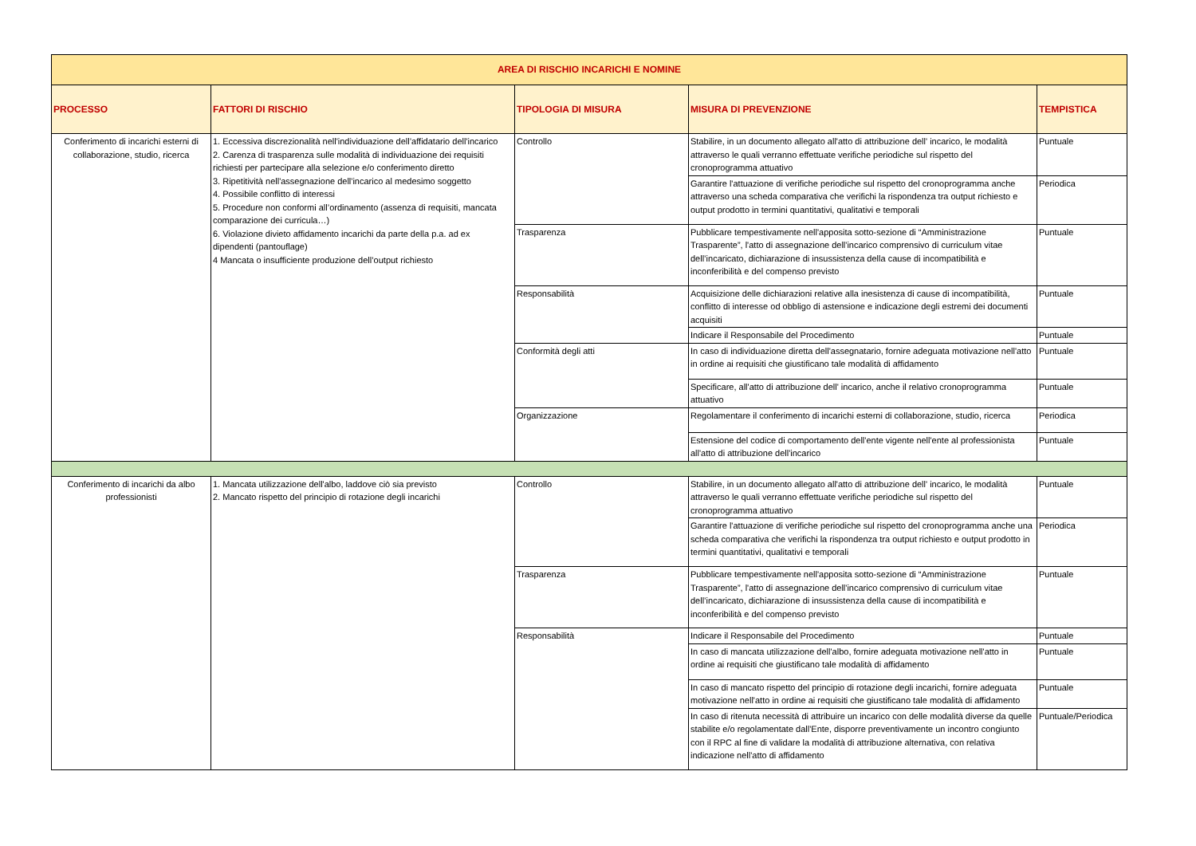| AREA DI RISCHIO INCARICHI E NOMINE | | | | |
| PROCESSO | FATTORI DI RISCHIO | TIPOLOGIA DI MISURA | MISURA DI PREVENZIONE | TEMPISTICA |
| Conferimento di incarichi esterni di collaborazione, studio, ricerca | 1. Eccessiva discrezionalità nell'individuazione dell’affidatario dell'incarico 2. Carenza di trasparenza sulle modalità di individuazione dei requisiti richiesti per partecipare alla selezione e/o conferimento diretto 3. Ripetitività nell'assegnazione dell'incarico al medesimo soggetto 4. Possibile conflitto di interessi 5. Procedure non conformi all’ordinamento (assenza di requisiti, mancata comparazione dei curricula…) 6. Violazione divieto affidamento incarichi da parte della p.a. ad ex dipendenti (pantouflage) 4 Mancata o insufficiente produzione dell’output richiesto | Controllo | Stabilire, in un documento allegato all'atto di attribuzione dell' incarico, le modalità attraverso le quali verranno effettuate verifiche periodiche sul rispetto del cronoprogramma attuativo | Puntuale |
| | | | Garantire l'attuazione di verifiche periodiche sul rispetto del cronoprogramma anche attraverso una scheda comparativa che verifichi la rispondenza tra output richiesto e output prodotto in termini quantitativi, qualitativi e temporali | Periodica |
| | | Trasparenza | Pubblicare tempestivamente nell'apposita sotto-sezione di “Amministrazione Trasparente”, l'atto di assegnazione dell'incarico comprensivo di curriculum vitae dell’incaricato, dichiarazione di insussistenza della cause di incompatibilità e inconferibilità e del compenso previsto | Puntuale |
| | | Responsabilità | Acquisizione delle dichiarazioni relative alla inesistenza di cause di incompatibilità, conflitto di interesse od obbligo di astensione e indicazione degli estremi dei documenti acquisiti | Puntuale |
| | | | Indicare il Responsabile del Procedimento | Puntuale |
| | | Conformità degli atti | In caso di individuazione diretta dell'assegnatario, fornire adeguata motivazione nell'atto in ordine ai requisiti che giustificano tale modalità di affidamento | Puntuale |
| | | | Specificare, all'atto di attribuzione dell' incarico, anche il relativo cronoprogramma attuativo | Puntuale |
| | | Organizzazione | Regolamentare il conferimento di incarichi esterni di collaborazione, studio, ricerca | Periodica |
| | | | Estensione del codice di comportamento dell'ente vigente nell'ente al professionista all'atto di attribuzione dell'incarico | Puntuale |
| Conferimento di incarichi da albo professionisti | 1. Mancata utilizzazione dell'albo, laddove ciò sia previsto 2. Mancato rispetto del principio di rotazione degli incarichi | Controllo | Stabilire, in un documento allegato all'atto di attribuzione dell' incarico, le modalità attraverso le quali verranno effettuate verifiche periodiche sul rispetto del cronoprogramma attuativo | Puntuale |
| | | | Garantire l'attuazione di verifiche periodiche sul rispetto del cronoprogramma anche una scheda comparativa che verifichi la rispondenza tra output richiesto e output prodotto in termini quantitativi, qualitativi e temporali | Periodica |
| | | Trasparenza | Pubblicare tempestivamente nell'apposita sotto-sezione di “Amministrazione Trasparente”, l'atto di assegnazione dell'incarico comprensivo di curriculum vitae dell’incaricato, dichiarazione di insussistenza della cause di incompatibilità e inconferibilità e del compenso previsto | Puntuale |
| | | Responsabilità | Indicare il Responsabile del Procedimento | Puntuale |
| | | | In caso di mancata utilizzazione dell'albo, fornire adeguata motivazione nell'atto in ordine ai requisiti che giustificano tale modalità di affidamento | Puntuale |
| | | | In caso di mancato rispetto del principio di rotazione degli incarichi, fornire adeguata motivazione nell'atto in ordine ai requisiti che giustificano tale modalità di affidamento | Puntuale |
| | | | In caso di ritenuta necessità di attribuire un incarico con delle modalità diverse da quelle stabilite e/o regolamentate dall'Ente, disporre preventivamente un incontro congiunto con il RPC al fine di validare la modalità di attribuzione alternativa, con relativa indicazione nell'atto di affidamento | Puntuale/Periodica |